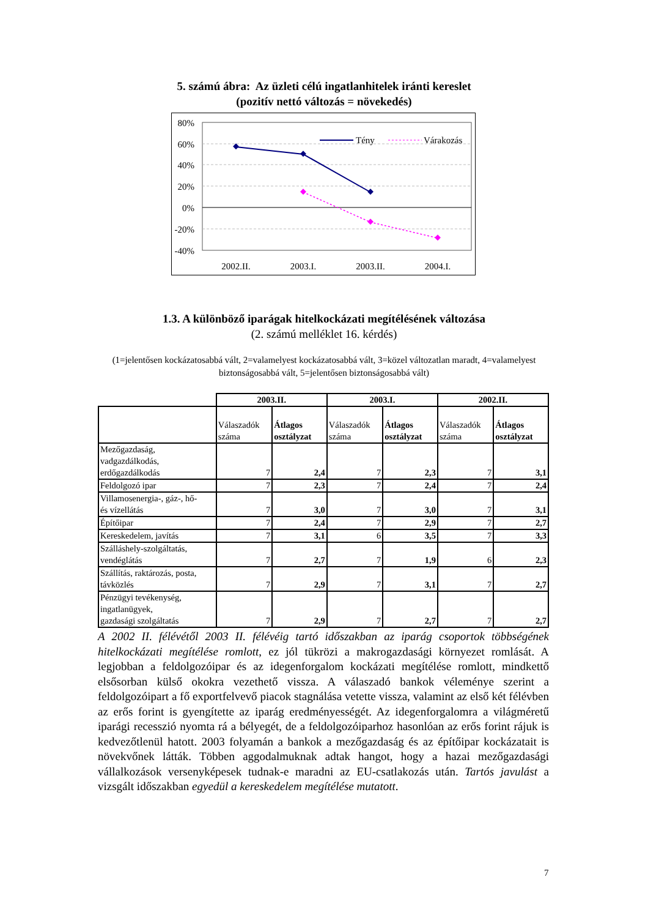5. számú ábra: Az üzleti célú ingatlanhitelek iránti kereslet
(pozitív nettó változás = növekedés)
80%
60%
40%
20%
0%
-20%
-40%
2002.II.
2003.I.
2003.II.
2004.I.
Tény
Várakozás
1.3. A különböző iparágak hitelkockázati megítélésének változása
(2. számú melléklet 16. kérdés)
(1=jelentősen kockázatosabbá vált, 2=valamelyest kockázatosabbá vált, 3=közel változatlan maradt, 4=valamelyest biztonságosabbá vált, 5=jelentősen biztonságosabbá vált)
| | 2003.II. | | 2003.I. | | 2002.II. | |
| | Válaszadók száma | Átlagos osztályzat | Válaszadók száma | Átlagos osztályzat | Válaszadók száma | Átlagos osztályzat |
| Mezőgazdaság, vadgazdálkodás, erdőgazdálkodás | 7 | 2,4 | 7 | 2,3 | 7 | 3,1 |
| Feldolgozó ipar | 7 | 2,3 | 7 | 2,4 | 7 | 2,4 |
| Villamosenergia-, gáz-, hő- és vízellátás | 7 | 3,0 | 7 | 3,0 | 7 | 3,1 |
| Építőipar | 7 | 2,4 | 7 | 2,9 | 7 | 2,7 |
| Kereskedelem, javítás | 7 | 3,1 | 6 | 3,5 | 7 | 3,3 |
| Szálláshely-szolgáltatás, vendéglátás | 7 | 2,7 | 7 | 1,9 | 6 | 2,3 |
| Szállítás, raktározás, posta, távközlés | 7 | 2,9 | 7 | 3,1 | 7 | 2,7 |
| Pénzügyi tevékenység, ingatlanügyek, gazdasági szolgáltatás | 7 | 2,9 | 7 | 2,7 | 7 | 2,7 |
A 2002 II. félévétől 2003 II. félévéig tartó időszakban az iparág csoportok többségének hitelkockázati megítélése romlott, ez jól tükrözi a makrogazdasági környezet romlását. A legjobban a feldolgozóipar és az idegenforgalom kockázati megítélése romlott, mindkettő elsősorban külső okokra vezethető vissza. A válaszadó bankok véleménye szerint a feldolgozóipart a fő exportfelvevő piacok stagnálása vetette vissza, valamint az első két félévben az erős forint is gyengítette az iparág eredményességét. Az idegenforgalomra a világméretű iparági recesszió nyomta rá a bélyegét, de a feldolgozóiparhoz hasonlóan az erős forint rájuk is kedvezőtlenül hatott. 2003 folyamán a bankok a mezőgazdaság és az építőipar kockázatait is növekvőnek látták. Többen aggodalmuknak adtak hangot, hogy a hazai mezőgazdasági vállalkozások versenyképesek tudnak-e maradni az EU-csatlakozás után. Tartós javulást a vizsgált időszakban egyedül a kereskedelem megítélése mutatott.
7